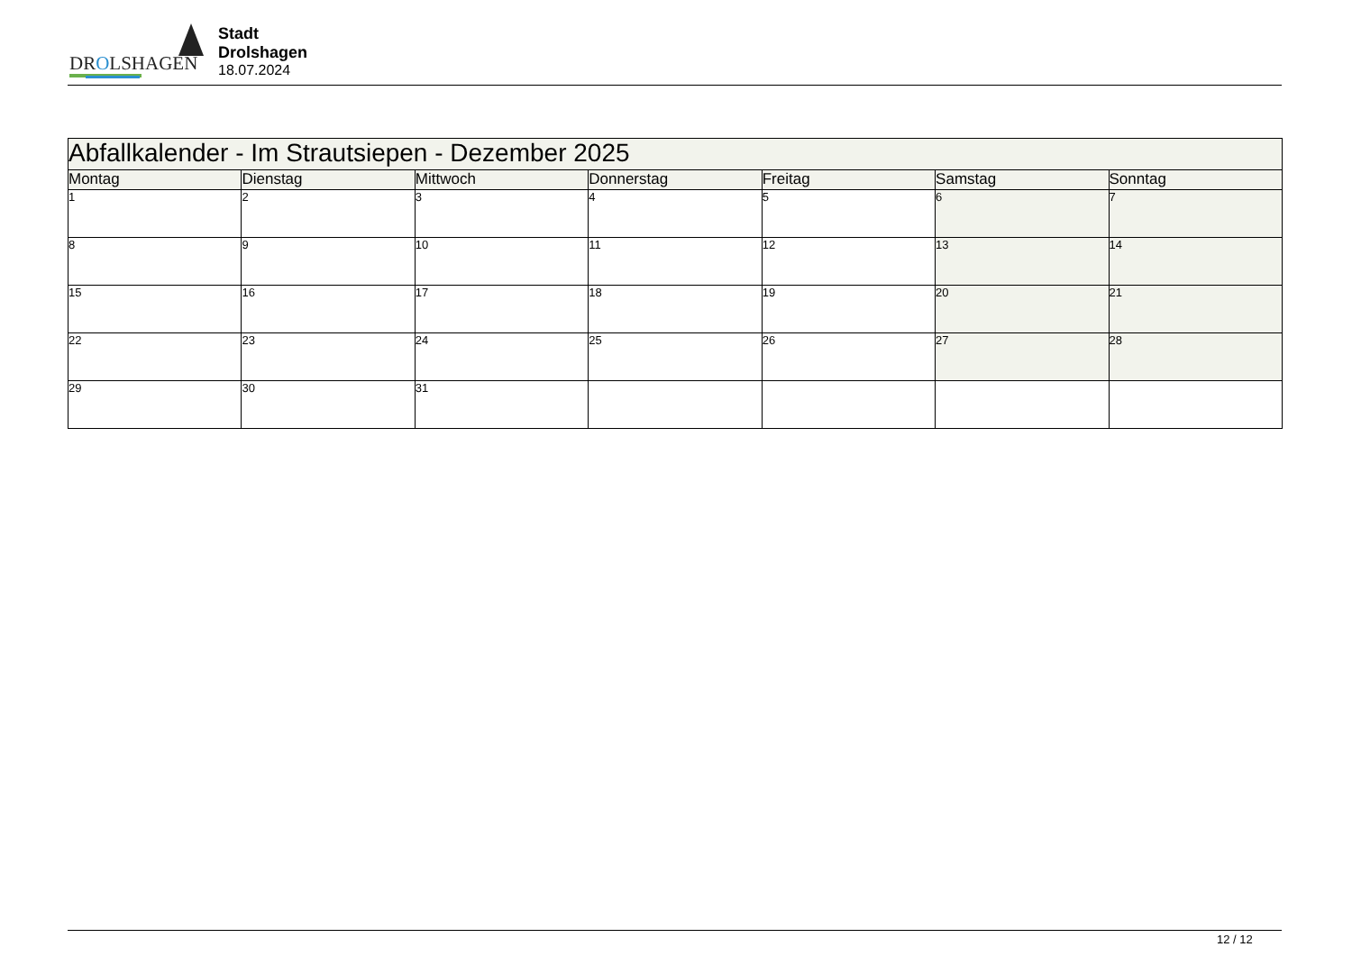DROLSHAGEN
Stadt Drolshagen
18.07.2024
| Abfallkalender - Im Strautsiepen - Dezember 2025 | | | | | | |
| --- | --- | --- | --- | --- | --- | --- |
| Montag | Dienstag | Mittwoch | Donnerstag | Freitag | Samstag | Sonntag |
| 1 | 2 | 3 | 4 | 5 | 6 | 7 |
| 8 | 9 | 10 | 11 | 12 | 13 | 14 |
| 15 | 16 | 17 | 18 | 19 | 20 | 21 |
| 22 | 23 | 24 | 25 | 26 | 27 | 28 |
| 29 | 30 | 31 | | | | |
12 / 12